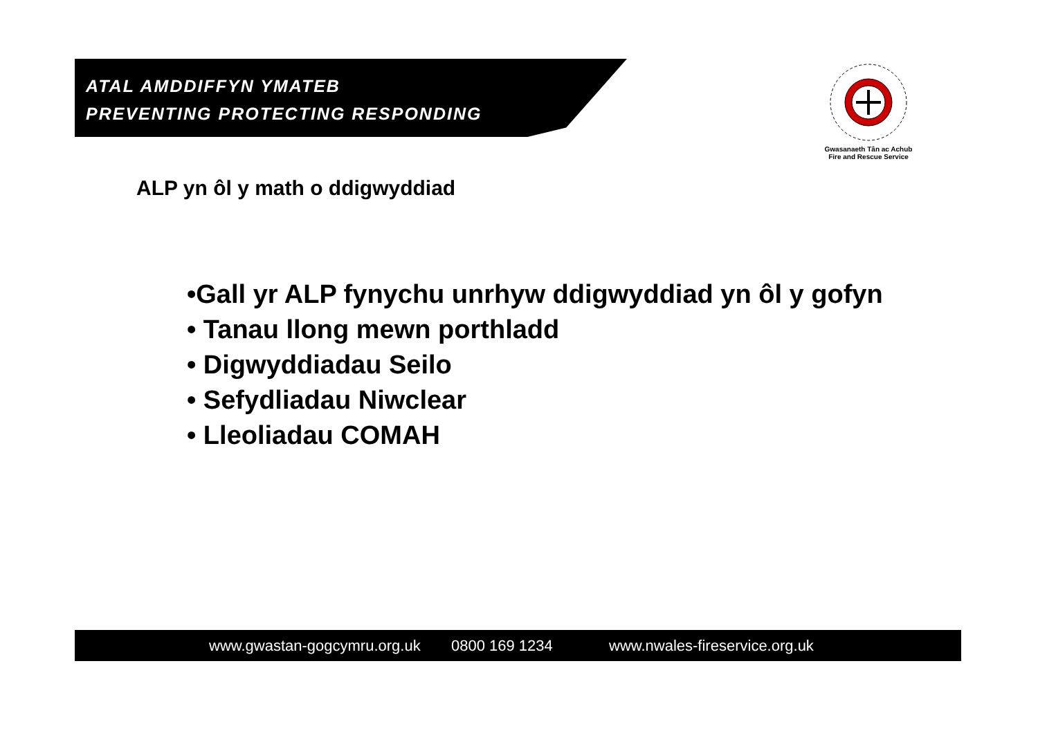ATAL AMDDIFFYN YMATEB
PREVENTING PROTECTING RESPONDING
Gwasanaeth Tân ac Achub
Fire and Rescue Service
ALP yn ôl y math o ddigwyddiad
•Gall yr ALP fynychu unrhyw ddigwyddiad yn ôl y gofyn
• Tanau llong mewn porthladd
• Digwyddiadau Seilo
• Sefydliadau Niwclear
• Lleoliadau COMAH
www.gwastan-gogcymru.org.uk 0800 169 1234 www.nwales-fireservice.org.uk